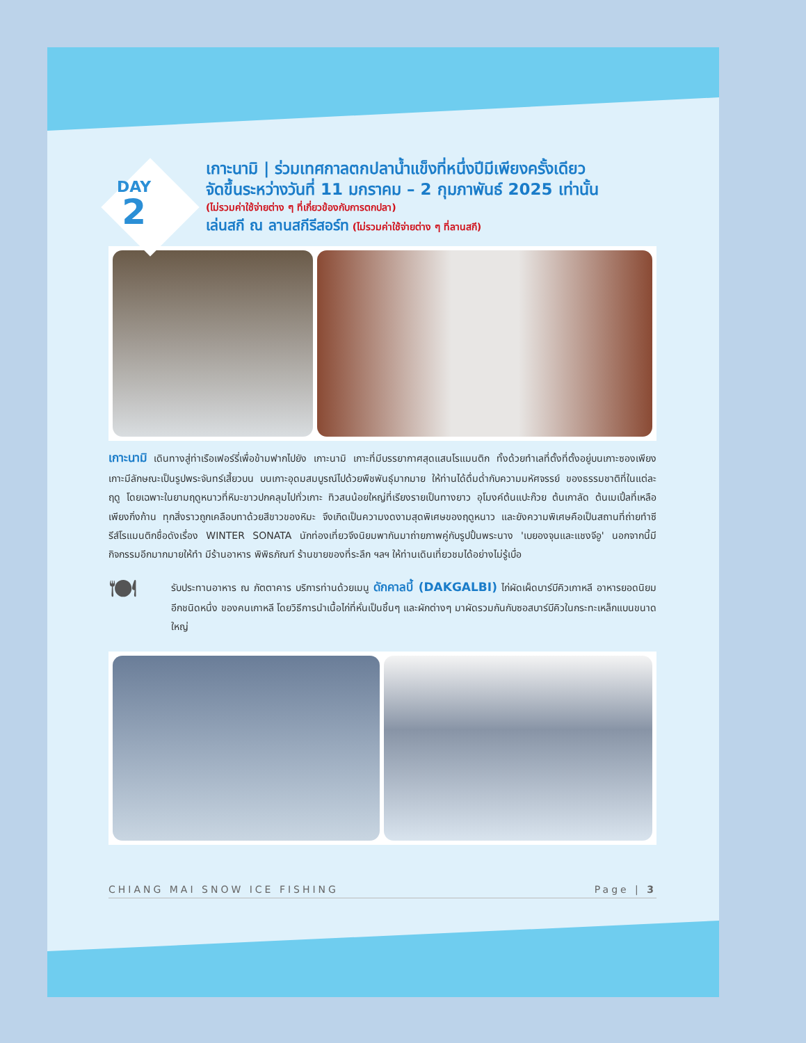DAY
2
เกาะนามิ | ร่วมเทศกาลตกปลาน้ำแข็งที่หนึ่งปีมีเพียงครั้งเดียว
จัดขึ้นระหว่างวันที่ 11 มกราคม – 2 กุมภาพันธ์ 2025 เท่านั้น
(ไม่รวมค่าใช้จ่ายต่าง ๆ ที่เกี่ยวข้องกับการตกปลา)
เล่นสกี ณ ลานสกีรีสอร์ท (ไม่รวมค่าใช้จ่ายต่าง ๆ ที่ลานสกี)
เกาะนามิ เดินทางสู่ท่าเรือเฟอร์รี่เพื่อข้ามฟากไปยัง เกาะนามิ เกาะที่มีบรรยากาศสุดแสนโรแมนติก ทั้งด้วยทำเลที่ตั้งที่ตั้งอยู่บนเกาะซองเพียง เกาะมีลักษณะเป็นรูปพระจันทร์เสี้ยวบน บนเกาะอุดมสมบูรณ์ไปด้วยพืชพันธุ์มากมาย ให้ท่านได้ดื่มด่ำกับความมหัศจรรย์ ของธรรมชาติที่ในแต่ละฤดู โดยเฉพาะในยามฤดูหนาวที่หิมะขาวปกคลุมไปทั่วเกาะ ทิวสนน้อยใหญ่ที่เรียงรายเป็นทางยาว อุโมงค์ต้นแปะก๊วย ต้นเกาลัด ต้นเมเปิ้ลที่เหลือเพียงกิ่งก้าน ทุกสิ่งราวถูกเคลือบทาด้วยสีขาวของหิมะ จึงเกิดเป็นความงดงามสุดพิเศษของฤดูหนาว และยังความพิเศษคือเป็นสถานที่ถ่ายทำซีรีส์โรแมนติกชื่อดังเรื่อง WINTER SONATA นักท่องเที่ยวจึงนิยมพากันมาถ่ายภาพคู่กับรูปปั้นพระนาง 'เบยองจุนและแชงจีอู' นอกจากนี้มีกิจกรรมอีกมากมายให้ทำ มีร้านอาหาร พิพิธภัณฑ์ ร้านขายของที่ระลึก ฯลฯ ให้ท่านเดินเที่ยวชมได้อย่างไม่รู้เบื่อ
🍽
รับประทานอาหาร ณ ภัตตาคาร บริการท่านด้วยเมนู ดักคาลบี้ (DAKGALBI) ไก่ผัดเผ็ดบาร์บีคิวเกาหลี อาหารยอดนิยม อีกชนิดหนึ่ง ของคนเกาหลี โดยวิธีการนำเนื้อไก่ที่หั่นเป็นชิ้นๆ และผักต่างๆ มาผัดรวมกันกับซอสบาร์บีคิวในกระทะเหล็กแบนขนาดใหญ่
CHIANG MAI SNOW ICE FISHING Page | 3